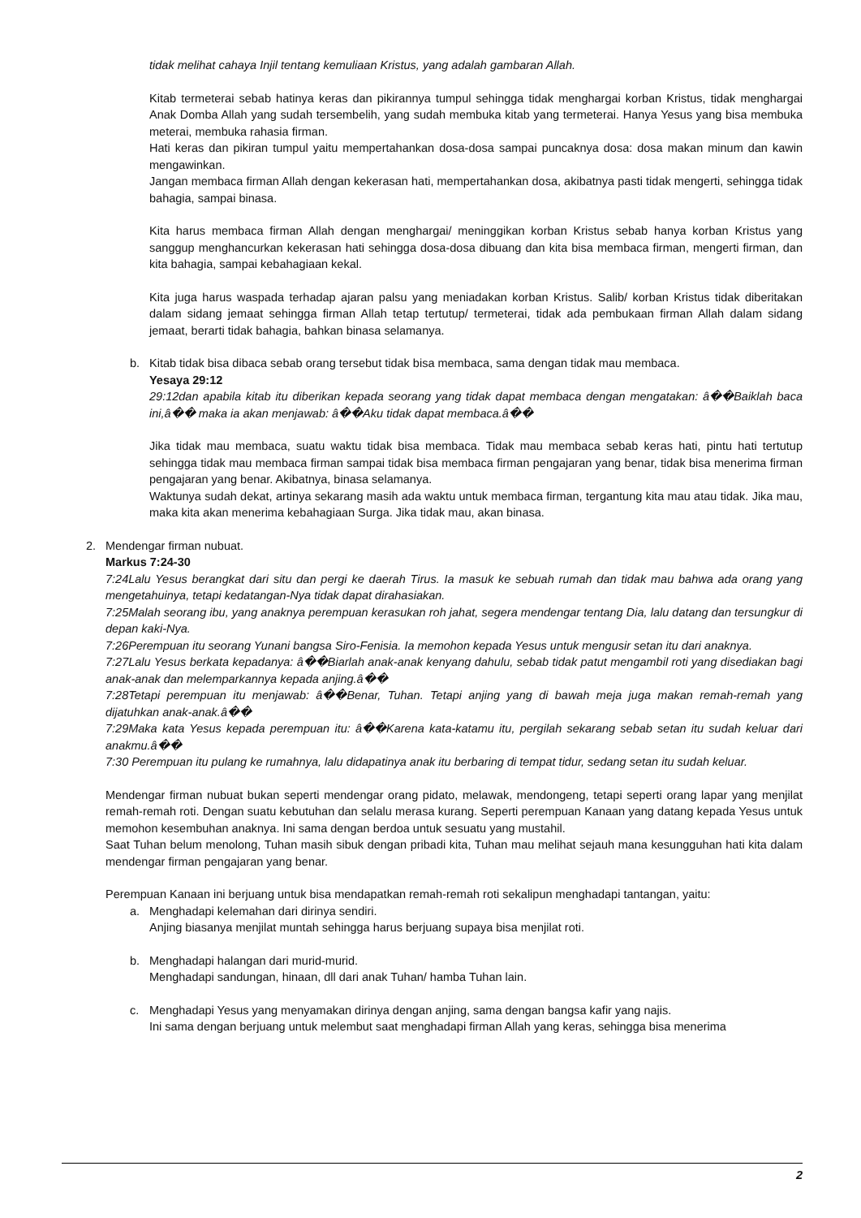tidak melihat cahaya Injil tentang kemuliaan Kristus, yang adalah gambaran Allah.
Kitab termeterai sebab hatinya keras dan pikirannya tumpul sehingga tidak menghargai korban Kristus, tidak menghargai Anak Domba Allah yang sudah tersembelih, yang sudah membuka kitab yang termeterai. Hanya Yesus yang bisa membuka meterai, membuka rahasia firman.
Hati keras dan pikiran tumpul yaitu mempertahankan dosa-dosa sampai puncaknya dosa: dosa makan minum dan kawin mengawinkan.
Jangan membaca firman Allah dengan kekerasan hati, mempertahankan dosa, akibatnya pasti tidak mengerti, sehingga tidak bahagia, sampai binasa.
Kita harus membaca firman Allah dengan menghargai/ meninggikan korban Kristus sebab hanya korban Kristus yang sanggup menghancurkan kekerasan hati sehingga dosa-dosa dibuang dan kita bisa membaca firman, mengerti firman, dan kita bahagia, sampai kebahagiaan kekal.
Kita juga harus waspada terhadap ajaran palsu yang meniadakan korban Kristus. Salib/ korban Kristus tidak diberitakan dalam sidang jemaat sehingga firman Allah tetap tertutup/ termeterai, tidak ada pembukaan firman Allah dalam sidang jemaat, berarti tidak bahagia, bahkan binasa selamanya.
b. Kitab tidak bisa dibaca sebab orang tersebut tidak bisa membaca, sama dengan tidak mau membaca.
Yesaya 29:12
29:12dan apabila kitab itu diberikan kepada seorang yang tidak dapat membaca dengan mengatakan: â��Baiklah baca ini,â�� maka ia akan menjawab: â��Aku tidak dapat membaca.â��
Jika tidak mau membaca, suatu waktu tidak bisa membaca. Tidak mau membaca sebab keras hati, pintu hati tertutup sehingga tidak mau membaca firman sampai tidak bisa membaca firman pengajaran yang benar, tidak bisa menerima firman pengajaran yang benar. Akibatnya, binasa selamanya.
Waktunya sudah dekat, artinya sekarang masih ada waktu untuk membaca firman, tergantung kita mau atau tidak. Jika mau, maka kita akan menerima kebahagiaan Surga. Jika tidak mau, akan binasa.
2. Mendengar firman nubuat.
Markus 7:24-30
7:24Lalu Yesus berangkat dari situ dan pergi ke daerah Tirus. Ia masuk ke sebuah rumah dan tidak mau bahwa ada orang yang mengetahuinya, tetapi kedatangan-Nya tidak dapat dirahasiakan.
7:25Malah seorang ibu, yang anaknya perempuan kerasukan roh jahat, segera mendengar tentang Dia, lalu datang dan tersungkur di depan kaki-Nya.
7:26Perempuan itu seorang Yunani bangsa Siro-Fenisia. Ia memohon kepada Yesus untuk mengusir setan itu dari anaknya.
7:27Lalu Yesus berkata kepadanya: â��Biarlah anak-anak kenyang dahulu, sebab tidak patut mengambil roti yang disediakan bagi anak-anak dan melemparkannya kepada anjing.â��
7:28Tetapi perempuan itu menjawab: â��Benar, Tuhan. Tetapi anjing yang di bawah meja juga makan remah-remah yang dijatuhkan anak-anak.â��
7:29Maka kata Yesus kepada perempuan itu: â��Karena kata-katamu itu, pergilah sekarang sebab setan itu sudah keluar dari anakmu.â��
7:30 Perempuan itu pulang ke rumahnya, lalu didapatinya anak itu berbaring di tempat tidur, sedang setan itu sudah keluar.
Mendengar firman nubuat bukan seperti mendengar orang pidato, melawak, mendongeng, tetapi seperti orang lapar yang menjilat remah-remah roti. Dengan suatu kebutuhan dan selalu merasa kurang. Seperti perempuan Kanaan yang datang kepada Yesus untuk memohon kesembuhan anaknya. Ini sama dengan berdoa untuk sesuatu yang mustahil.
Saat Tuhan belum menolong, Tuhan masih sibuk dengan pribadi kita, Tuhan mau melihat sejauh mana kesungguhan hati kita dalam mendengar firman pengajaran yang benar.
Perempuan Kanaan ini berjuang untuk bisa mendapatkan remah-remah roti sekalipun menghadapi tantangan, yaitu:
a. Menghadapi kelemahan dari dirinya sendiri.
Anjing biasanya menjilat muntah sehingga harus berjuang supaya bisa menjilat roti.
b. Menghadapi halangan dari murid-murid.
Menghadapi sandungan, hinaan, dll dari anak Tuhan/ hamba Tuhan lain.
c. Menghadapi Yesus yang menyamakan dirinya dengan anjing, sama dengan bangsa kafir yang najis.
Ini sama dengan berjuang untuk melembut saat menghadapi firman Allah yang keras, sehingga bisa menerima
2